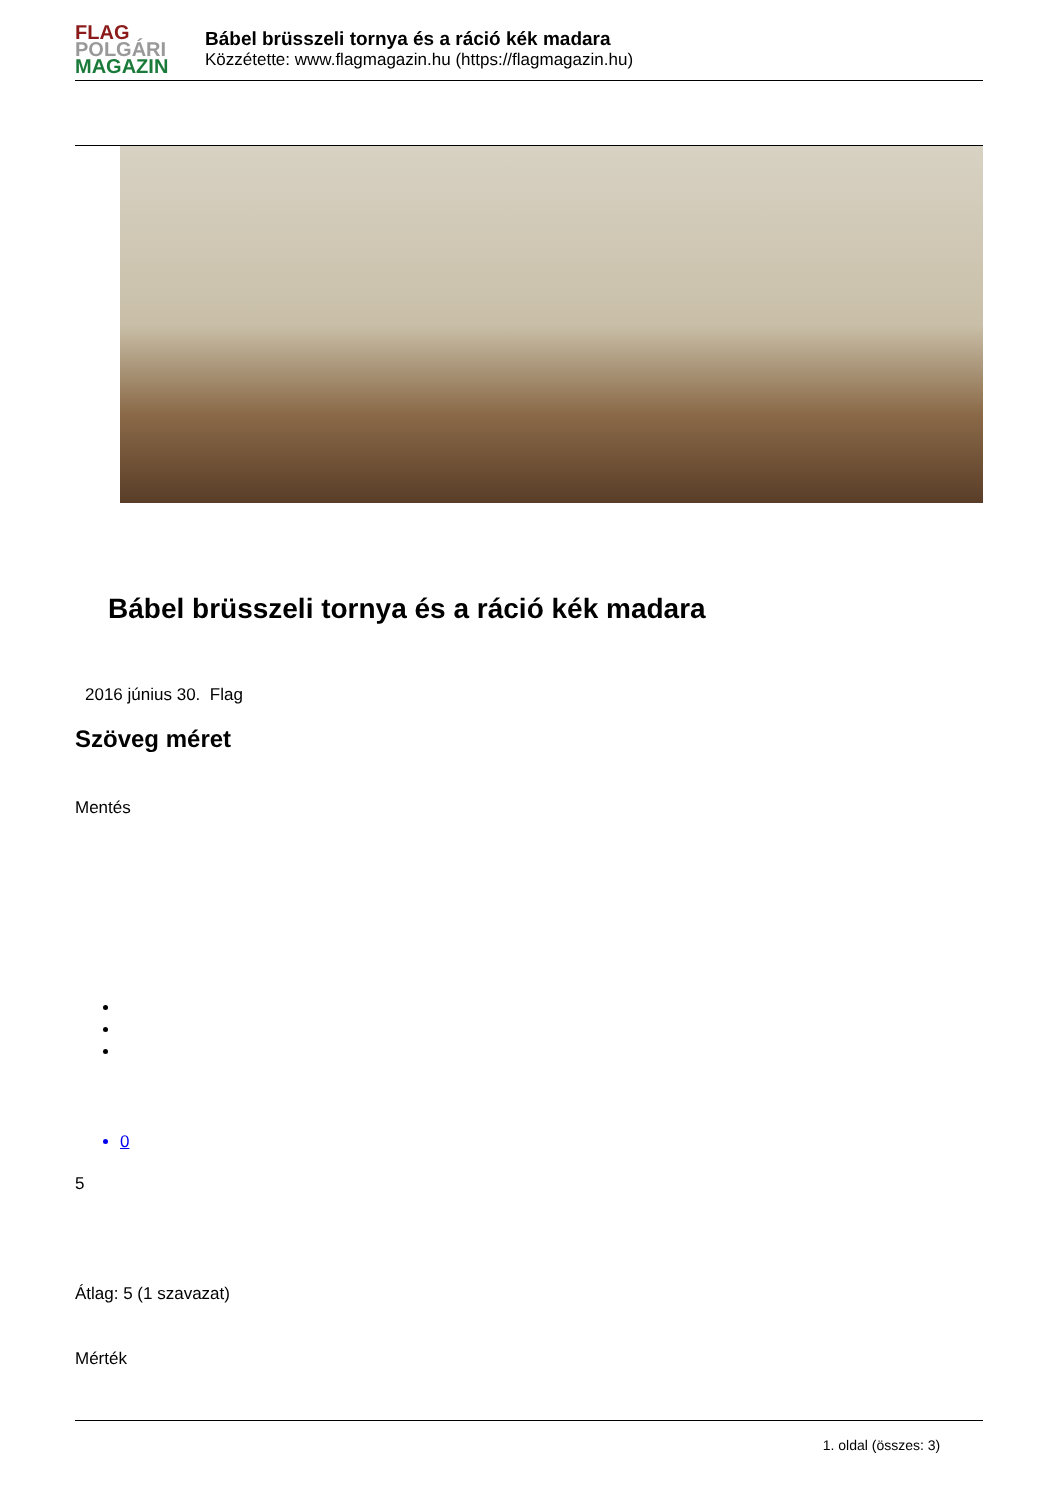FLAG
POLGÁRI
MAGAZIN
Bábel brüsszeli tornya és a ráció kék madara
Közzétette: www.flagmagazin.hu (https://flagmagazin.hu)
Bábel brüsszeli tornya és a ráció kék madara
2016 június 30. Flag
Szöveg méret
Mentés
0
5
Átlag: 5 (1 szavazat)
Mérték
1. oldal (összes: 3)